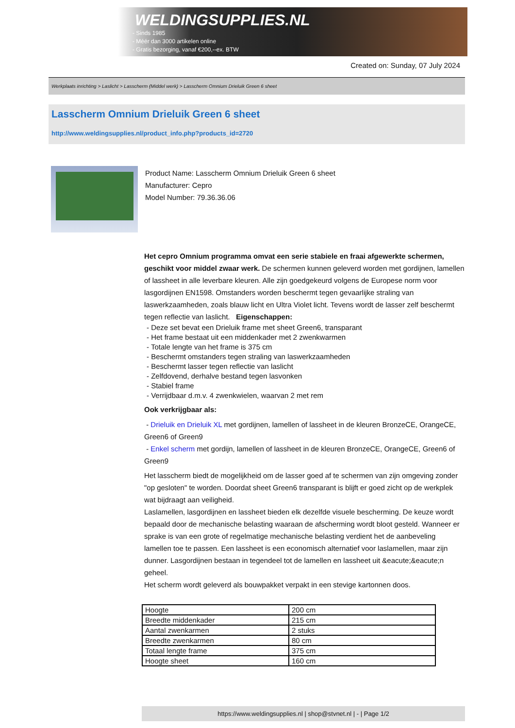WELDINGSUPPLIES.NL
- Sinds 1985
- Méér dan 3000 artikelen online
- Gratis bezorging, vanaf €200,--ex. BTW
Created on: Sunday, 07 July 2024
Werkplaats inrichting > Laslicht > Lasscherm (Middel werk) > Lasscherm Omnium Drieluik Green 6 sheet
Lasscherm Omnium Drieluik Green 6 sheet
http://www.weldingsupplies.nl/product_info.php?products_id=2720
Product Name: Lasscherm Omnium Drieluik Green 6 sheet
Manufacturer: Cepro
Model Number: 79.36.36.06
Het cepro Omnium programma omvat een serie stabiele en fraai afgewerkte schermen, geschikt voor middel zwaar werk. De schermen kunnen geleverd worden met gordijnen, lamellen of lassheet in alle leverbare kleuren. Alle zijn goedgekeurd volgens de Europese norm voor lasgordijnen EN1598. Omstanders worden beschermt tegen gevaarlijke straling van laswerkzaamheden, zoals blauw licht en Ultra Violet licht. Tevens wordt de lasser zelf beschermt tegen reflectie van laslicht. Eigenschappen:
- Deze set bevat een Drieluik frame met sheet Green6, transparant
- Het frame bestaat uit een middenkader met 2 zwenkwarmen
- Totale lengte van het frame is 375 cm
- Beschermt omstanders tegen straling van laswerkzaamheden
- Beschermt lasser tegen reflectie van laslicht
- Zelfdovend, derhalve bestand tegen lasvonken
- Stabiel frame
- Verrijdbaar d.m.v. 4 zwenkwielen, waarvan 2 met rem
Ook verkrijgbaar als:
- Drieluik en Drieluik XL met gordijnen, lamellen of lassheet in de kleuren BronzeCE, OrangeCE, Green6 of Green9
- Enkel scherm met gordijn, lamellen of lassheet in de kleuren BronzeCE, OrangeCE, Green6 of Green9
Het lasscherm biedt de mogelijkheid om de lasser goed af te schermen van zijn omgeving zonder "op gesloten" te worden. Doordat sheet Green6 transparant is blijft er goed zicht op de werkplek wat bijdraagt aan veiligheid.
Laslamellen, lasgordijnen en lassheet bieden elk dezelfde visuele bescherming. De keuze wordt bepaald door de mechanische belasting waaraan de afscherming wordt bloot gesteld. Wanneer er sprake is van een grote of regelmatige mechanische belasting verdient het de aanbeveling lamellen toe te passen. Een lassheet is een economisch alternatief voor laslamellen, maar zijn dunner. Lasgordijnen bestaan in tegendeel tot de lamellen en lassheet uit &eacute;&eacute;n geheel.
Het scherm wordt geleverd als bouwpakket verpakt in een stevige kartonnen doos.
| Hoogte | 200 cm |
| Breedte middenkader | 215 cm |
| Aantal zwenkarmen | 2 stuks |
| Breedte zwenkarmen | 80 cm |
| Totaal lengte frame | 375 cm |
| Hoogte sheet | 160 cm |
https://www.weldingsupplies.nl | shop@stvnet.nl | - | Page 1/2